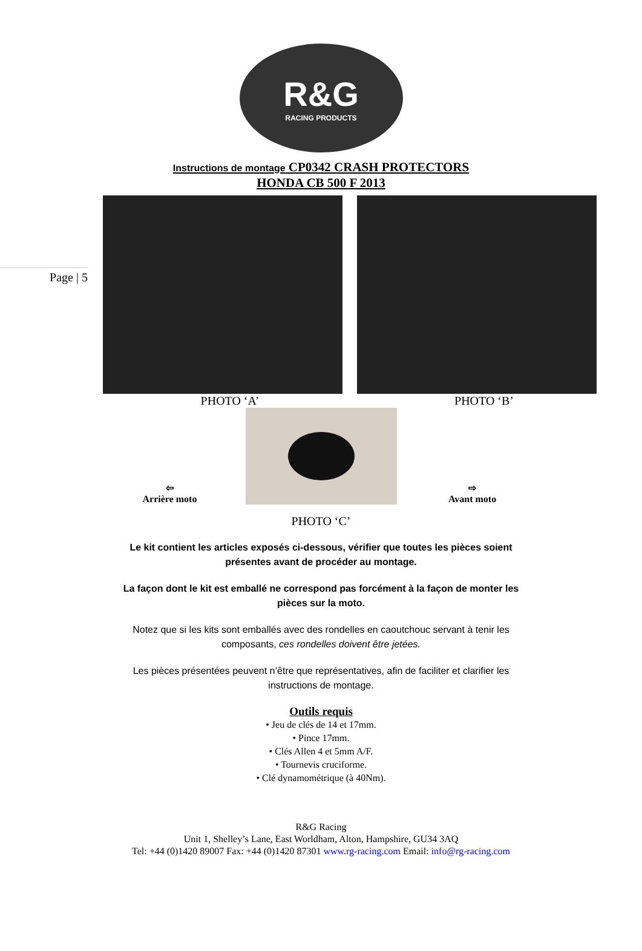R&G
RACING PRODUCTS
Instructions de montage CP0342 CRASH PROTECTORS
HONDA CB 500 F 2013
Page | 5
PHOTO ‘A’ PHOTO ‘B’
⇦
Arrière moto
⇨
Avant moto
PHOTO ‘C’
Le kit contient les articles exposés ci-dessous, vérifier que toutes les pièces soient présentes avant de procéder au montage.
La façon dont le kit est emballé ne correspond pas forcément à la façon de monter les pièces sur la moto.
Notez que si les kits sont emballés avec des rondelles en caoutchouc servant à tenir les composants, ces rondelles doivent être jetées.
Les pièces présentées peuvent n’être que représentatives, afin de faciliter et clarifier les instructions de montage.
Outils requis
• Jeu de clés de 14 et 17mm.
• Pince 17mm.
• Clés Allen 4 et 5mm A/F.
• Tournevis cruciforme.
• Clé dynamométrique (à 40Nm).
R&G Racing
Unit 1, Shelley’s Lane, East Worldham, Alton, Hampshire, GU34 3AQ
Tel: +44 (0)1420 89007 Fax: +44 (0)1420 87301 www.rg-racing.com Email: info@rg-racing.com